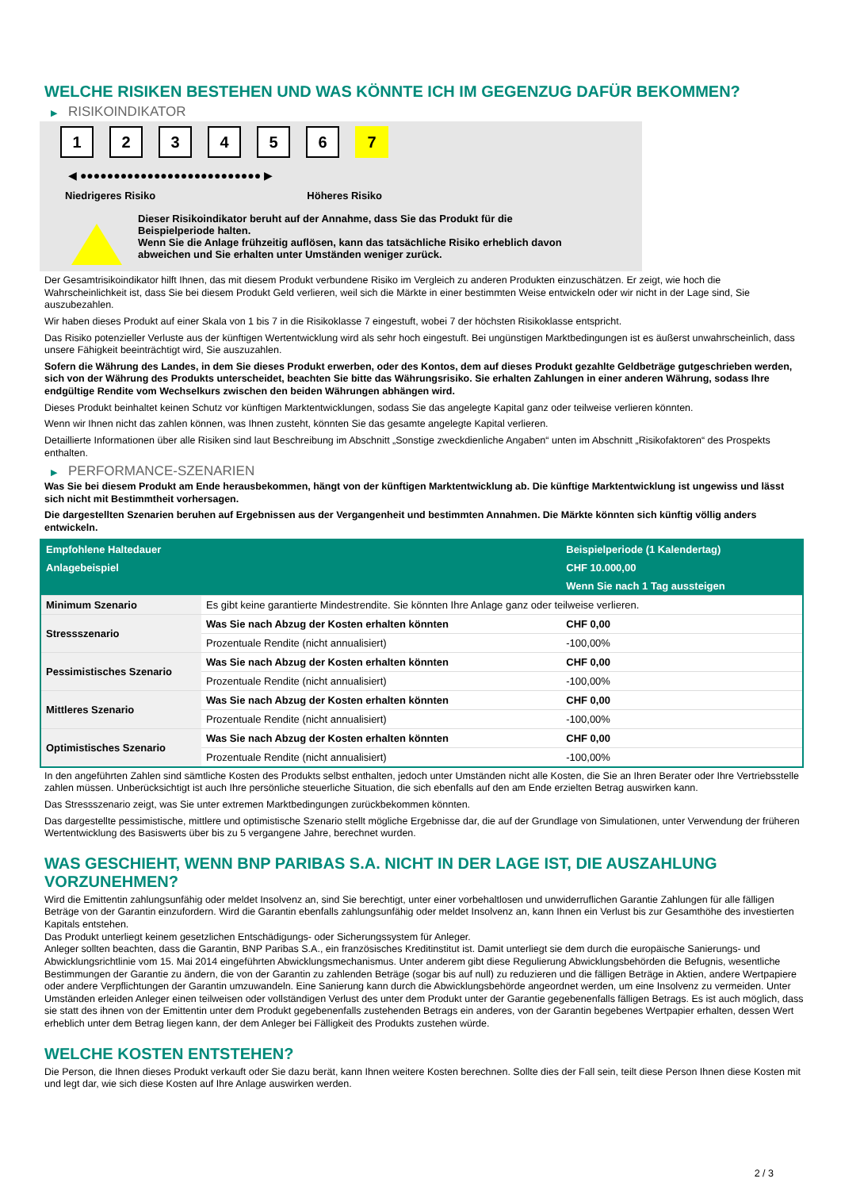WELCHE RISIKEN BESTEHEN UND WAS KÖNNTE ICH IM GEGENZUG DAFÜR BEKOMMEN?
▶ RISIKOINDIKATOR
1 2 3 4 5 6 7
◀ ●●●●●●●●●●●●●●●●●●●●●●●●●●● ▶
Niedrigeres Risiko Höheres Risiko
Dieser Risikoindikator beruht auf der Annahme, dass Sie das Produkt für die
Beispielperiode halten.
Wenn Sie die Anlage frühzeitig auflösen, kann das tatsächliche Risiko erheblich davon
abweichen und Sie erhalten unter Umständen weniger zurück.
Der Gesamtrisikoindikator hilft Ihnen, das mit diesem Produkt verbundene Risiko im Vergleich zu anderen Produkten einzuschätzen. Er zeigt, wie hoch die Wahrscheinlichkeit ist, dass Sie bei diesem Produkt Geld verlieren, weil sich die Märkte in einer bestimmten Weise entwickeln oder wir nicht in der Lage sind, Sie auszubezahlen.
Wir haben dieses Produkt auf einer Skala von 1 bis 7 in die Risikoklasse 7 eingestuft, wobei 7 der höchsten Risikoklasse entspricht.
Das Risiko potenzieller Verluste aus der künftigen Wertentwicklung wird als sehr hoch eingestuft. Bei ungünstigen Marktbedingungen ist es äußerst unwahrscheinlich, dass unsere Fähigkeit beeinträchtigt wird, Sie auszuzahlen.
Sofern die Währung des Landes, in dem Sie dieses Produkt erwerben, oder des Kontos, dem auf dieses Produkt gezahlte Geldbeträge gutgeschrieben werden, sich von der Währung des Produkts unterscheidet, beachten Sie bitte das Währungsrisiko. Sie erhalten Zahlungen in einer anderen Währung, sodass Ihre endgültige Rendite vom Wechselkurs zwischen den beiden Währungen abhängen wird.
Dieses Produkt beinhaltet keinen Schutz vor künftigen Marktentwicklungen, sodass Sie das angelegte Kapital ganz oder teilweise verlieren könnten.
Wenn wir Ihnen nicht das zahlen können, was Ihnen zusteht, könnten Sie das gesamte angelegte Kapital verlieren.
Detaillierte Informationen über alle Risiken sind laut Beschreibung im Abschnitt „Sonstige zweckdienliche Angaben“ unten im Abschnitt „Risikofaktoren“ des Prospekts enthalten.
▶ PERFORMANCE-SZENARIEN
Was Sie bei diesem Produkt am Ende herausbekommen, hängt von der künftigen Marktentwicklung ab. Die künftige Marktentwicklung ist ungewiss und lässt sich nicht mit Bestimmtheit vorhersagen.
Die dargestellten Szenarien beruhen auf Ergebnissen aus der Vergangenheit und bestimmten Annahmen. Die Märkte könnten sich künftig völlig anders entwickeln.
| Empfohlene Haltedauer | | Beispielperiode (1 Kalendertag) |
| --- | --- | --- |
| Anlagebeispiel | | CHF 10.000,00 |
| | | Wenn Sie nach 1 Tag aussteigen |
| Minimum Szenario | Es gibt keine garantierte Mindestrendite. Sie könnten Ihre Anlage ganz oder teilweise verlieren. | |
| Stressszenario | Was Sie nach Abzug der Kosten erhalten könnten | CHF 0,00 |
| | Prozentuale Rendite (nicht annualisiert) | -100,00% |
| Pessimistisches Szenario | Was Sie nach Abzug der Kosten erhalten könnten | CHF 0,00 |
| | Prozentuale Rendite (nicht annualisiert) | -100,00% |
| Mittleres Szenario | Was Sie nach Abzug der Kosten erhalten könnten | CHF 0,00 |
| | Prozentuale Rendite (nicht annualisiert) | -100,00% |
| Optimistisches Szenario | Was Sie nach Abzug der Kosten erhalten könnten | CHF 0,00 |
| | Prozentuale Rendite (nicht annualisiert) | -100,00% |
In den angeführten Zahlen sind sämtliche Kosten des Produkts selbst enthalten, jedoch unter Umständen nicht alle Kosten, die Sie an Ihren Berater oder Ihre Vertriebsstelle zahlen müssen. Unberücksichtigt ist auch Ihre persönliche steuerliche Situation, die sich ebenfalls auf den am Ende erzielten Betrag auswirken kann.
Das Stressszenario zeigt, was Sie unter extremen Marktbedingungen zurückbekommen könnten.
Das dargestellte pessimistische, mittlere und optimistische Szenario stellt mögliche Ergebnisse dar, die auf der Grundlage von Simulationen, unter Verwendung der früheren Wertentwicklung des Basiswerts über bis zu 5 vergangene Jahre, berechnet wurden.
WAS GESCHIEHT, WENN BNP PARIBAS S.A. NICHT IN DER LAGE IST, DIE AUSZAHLUNG VORZUNEHMEN?
Wird die Emittentin zahlungsunfähig oder meldet Insolvenz an, sind Sie berechtigt, unter einer vorbehaltlosen und unwiderruflichen Garantie Zahlungen für alle fälligen Beträge von der Garantin einzufordern. Wird die Garantin ebenfalls zahlungsunfähig oder meldet Insolvenz an, kann Ihnen ein Verlust bis zur Gesamthöhe des investierten Kapitals entstehen.
Das Produkt unterliegt keinem gesetzlichen Entschädigungs- oder Sicherungssystem für Anleger.
Anleger sollten beachten, dass die Garantin, BNP Paribas S.A., ein französisches Kreditinstitut ist. Damit unterliegt sie dem durch die europäische Sanierungs- und Abwicklungsrichtlinie vom 15. Mai 2014 eingeführten Abwicklungsmechanismus. Unter anderem gibt diese Regulierung Abwicklungsbehörden die Befugnis, wesentliche Bestimmungen der Garantie zu ändern, die von der Garantin zu zahlenden Beträge (sogar bis auf null) zu reduzieren und die fälligen Beträge in Aktien, andere Wertpapiere oder andere Verpflichtungen der Garantin umzuwandeln. Eine Sanierung kann durch die Abwicklungsbehörde angeordnet werden, um eine Insolvenz zu vermeiden. Unter Umständen erleiden Anleger einen teilweisen oder vollständigen Verlust des unter dem Produkt unter der Garantie gegebenenfalls fälligen Betrags. Es ist auch möglich, dass sie statt des ihnen von der Emittentin unter dem Produkt gegebenenfalls zustehenden Betrags ein anderes, von der Garantin begebenes Wertpapier erhalten, dessen Wert erheblich unter dem Betrag liegen kann, der dem Anleger bei Fälligkeit des Produkts zustehen würde.
WELCHE KOSTEN ENTSTEHEN?
Die Person, die Ihnen dieses Produkt verkauft oder Sie dazu berät, kann Ihnen weitere Kosten berechnen. Sollte dies der Fall sein, teilt diese Person Ihnen diese Kosten mit und legt dar, wie sich diese Kosten auf Ihre Anlage auswirken werden.
2 / 3